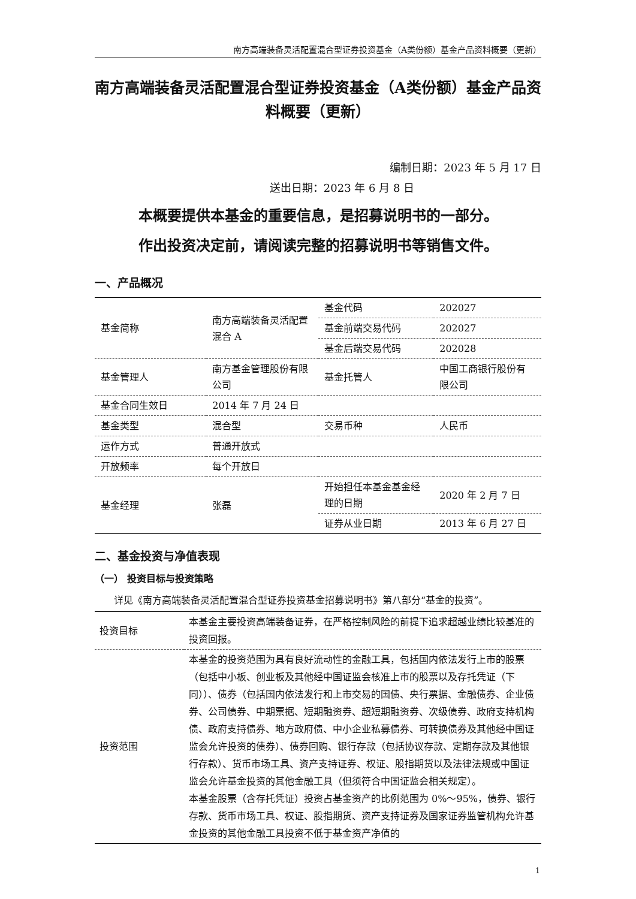南方高端装备灵活配置混合型证券投资基金（A类份额）基金产品资料概要（更新）
南方高端装备灵活配置混合型证券投资基金（A类份额）基金产品资料概要（更新）
编制日期：2023 年 5 月 17 日
送出日期：2023 年 6 月 8 日
本概要提供本基金的重要信息，是招募说明书的一部分。
作出投资决定前，请阅读完整的招募说明书等销售文件。
一、产品概况
| 基金简称 | 南方高端装备灵活配置混合 A | 基金代码 | 202027 |
| | | 基金前端交易代码 | 202027 |
| | | 基金后端交易代码 | 202028 |
| 基金管理人 | 南方基金管理股份有限公司 | 基金托管人 | 中国工商银行股份有限公司 |
| 基金合同生效日 | 2014 年 7 月 24 日 | | |
| 基金类型 | 混合型 | 交易币种 | 人民币 |
| 运作方式 | 普通开放式 | | |
| 开放频率 | 每个开放日 | | |
| 基金经理 | 张磊 | 开始担任本基金基金经理的日期 | 2020 年 2 月 7 日 |
| | | 证券从业日期 | 2013 年 6 月 27 日 |
二、基金投资与净值表现
（一） 投资目标与投资策略
详见《南方高端装备灵活配置混合型证券投资基金招募说明书》第八部分“基金的投资”。
| 投资目标 | 本基金主要投资高端装备证券，在严格控制风险的前提下追求超越业绩比较基准的投资回报。 |
| 投资范围 | 本基金的投资范围为具有良好流动性的金融工具，包括国内依法发行上市的股票（包括中小板、创业板及其他经中国证监会核准上市的股票以及存托凭证（下同））、债券（包括国内依法发行和上市交易的国债、央行票据、金融债券、企业债券、公司债券、中期票据、短期融资券、超短期融资券、次级债券、政府支持机构债、政府支持债券、地方政府债、中小企业私募债券、可转换债券及其他经中国证监会允许投资的债券）、债券回购、银行存款（包括协议存款、定期存款及其他银行存款）、货币市场工具、资产支持证券、权证、股指期货以及法律法规或中国证监会允许基金投资的其他金融工具（但须符合中国证监会相关规定）。 本基金股票（含存托凭证）投资占基金资产的比例范围为 0%～95%，债券、银行存款、货币市场工具、权证、股指期货、资产支持证券及国家证券监管机构允许基金投资的其他金融工具投资不低于基金资产净值的 |
1